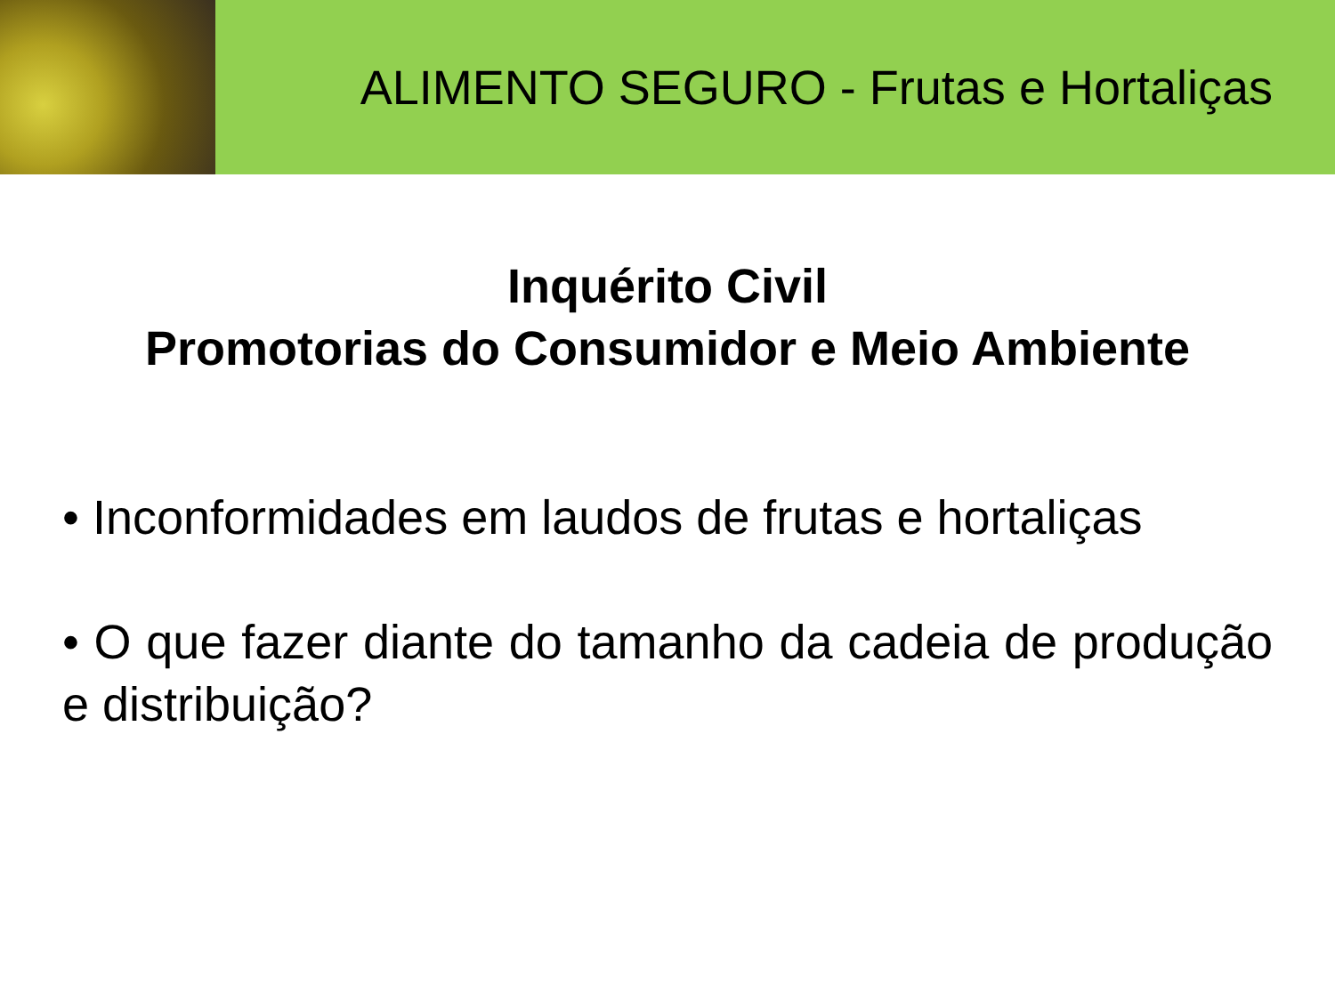ALIMENTO SEGURO - Frutas e Hortaliças
Inquérito Civil
Promotorias do Consumidor e Meio Ambiente
• Inconformidades em laudos de frutas e hortaliças
• O que fazer diante do tamanho da cadeia de produção e distribuição?